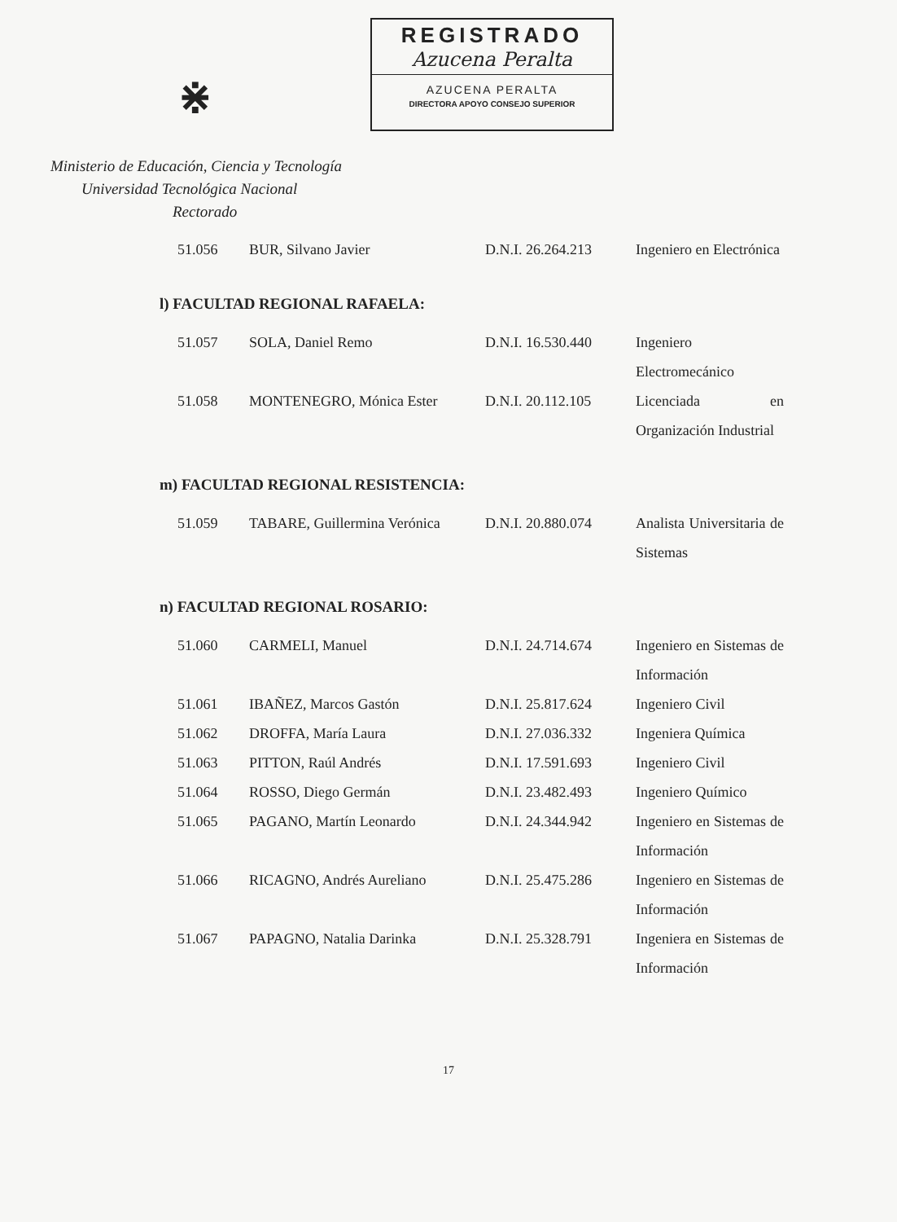⋇
REGISTRADO
Azucena Peralta
AZUCENA PERALTA
DIRECTORA APOYO CONSEJO SUPERIOR
Ministerio de Educación, Ciencia y Tecnología
Universidad Tecnológica Nacional
Rectorado
| 51.056 | BUR, Silvano Javier | D.N.I. 26.264.213 | Ingeniero en Electrónica |
l) FACULTAD REGIONAL RAFAELA:
| 51.057 | SOLA, Daniel Remo | D.N.I. 16.530.440 | Ingeniero Electromecánico |
| 51.058 | MONTENEGRO, Mónica Ester | D.N.I. 20.112.105 | Licenciada en Organización Industrial |
m) FACULTAD REGIONAL RESISTENCIA:
| 51.059 | TABARE, Guillermina Verónica | D.N.I. 20.880.074 | Analista Universitaria de Sistemas |
n) FACULTAD REGIONAL ROSARIO:
| 51.060 | CARMELI, Manuel | D.N.I. 24.714.674 | Ingeniero en Sistemas de Información |
| 51.061 | IBAÑEZ, Marcos Gastón | D.N.I. 25.817.624 | Ingeniero Civil |
| 51.062 | DROFFA, María Laura | D.N.I. 27.036.332 | Ingeniera Química |
| 51.063 | PITTON, Raúl Andrés | D.N.I. 17.591.693 | Ingeniero Civil |
| 51.064 | ROSSO, Diego Germán | D.N.I. 23.482.493 | Ingeniero Químico |
| 51.065 | PAGANO, Martín Leonardo | D.N.I. 24.344.942 | Ingeniero en Sistemas de Información |
| 51.066 | RICAGNO, Andrés Aureliano | D.N.I. 25.475.286 | Ingeniero en Sistemas de Información |
| 51.067 | PAPAGNO, Natalia Darinka | D.N.I. 25.328.791 | Ingeniera en Sistemas de Información |
17